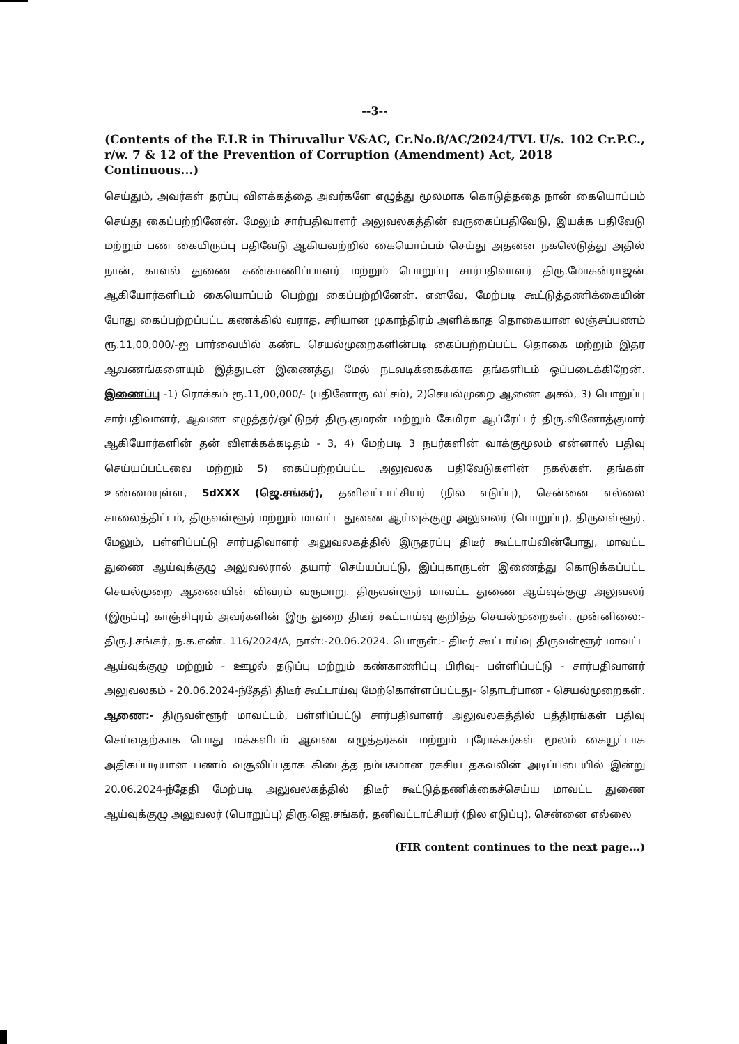--3--
(Contents of the F.I.R in Thiruvallur V&AC, Cr.No.8/AC/2024/TVL U/s. 102 Cr.P.C., r/w. 7 & 12 of the Prevention of Corruption (Amendment) Act, 2018 Continuous...)
செய்தும், அவர்கள் தரப்பு விளக்கத்தை அவர்களே எழுத்து மூலமாக கொடுத்ததை நான் கையொப்பம் செய்து கைப்பற்றினேன். மேலும் சார்பதிவாளர் அலுவலகத்தின் வருகைப்பதிவேடு, இயக்க பதிவேடு மற்றும் பண கையிருப்பு பதிவேடு ஆகியவற்றில் கையொப்பம் செய்து அதனை நகலெடுத்து அதில் நான், காவல் துணை கண்காணிப்பாளர் மற்றும் பொறுப்பு சார்பதிவாளர் திரு.மோகன்ராஜன் ஆகியோர்களிடம் கையொப்பம் பெற்று கைப்பற்றினேன். எனவே, மேற்படி கூட்டுத்தணிக்கையின் போது கைப்பற்றப்பட்ட கணக்கில் வராத, சரியான முகாந்திரம் அளிக்காத தொகையான லஞ்சப்பணம் ரூ.11,00,000/-ஐ பார்வையில் கண்ட செயல்முறைகளின்படி கைப்பற்றப்பட்ட தொகை மற்றும் இதர ஆவணங்களையும் இத்துடன் இணைத்து மேல் நடவடிக்கைக்காக தங்களிடம் ஒப்படைக்கிறேன். இணைப்பு -1) ரொக்கம் ரூ.11,00,000/- (பதினோரு லட்சம்), 2)செயல்முறை ஆணை அசல், 3) பொறுப்பு சார்பதிவாளர், ஆவண எழுத்தர்/ஒட்டுநர் திரு.குமரன் மற்றும் கேமிரா ஆப்ரேட்டர் திரு.வினோத்குமார் ஆகியோர்களின் தன் விளக்கக்கடிதம் - 3, 4) மேற்படி 3 நபர்களின் வாக்குமூலம் என்னால் பதிவு செய்யப்பட்டவை மற்றும் 5) கைப்பற்றப்பட்ட அலுவலக பதிவேடுகளின் நகல்கள். தங்கள் உண்மையுள்ள, SdXXX (ஜெ.சங்கர்), தனிவட்டாட்சியர் (நில எடுப்பு), சென்னை எல்லை சாலைத்திட்டம், திருவள்ளூர் மற்றும் மாவட்ட துணை ஆய்வுக்குழு அலுவலர் (பொறுப்பு), திருவள்ளூர். மேலும், பள்ளிப்பட்டு சார்பதிவாளர் அலுவலகத்தில் இருதரப்பு திடீர் கூட்டாய்வின்போது, மாவட்ட துணை ஆய்வுக்குழு அலுவலரால் தயார் செய்யப்பட்டு, இப்புகாருடன் இணைத்து கொடுக்கப்பட்ட செயல்முறை ஆணையின் விவரம் வருமாறு. திருவள்ளூர் மாவட்ட துணை ஆய்வுக்குழு அலுவலர் (இருப்பு) காஞ்சிபுரம் அவர்களின் இரு துறை திடீர் கூட்டாய்வு குறித்த செயல்முறைகள். முன்னிலை:-திரு.J.சங்கர், ந.க.எண். 116/2024/A, நாள்:-20.06.2024. பொருள்:- திடீர் கூட்டாய்வு திருவள்ளூர் மாவட்ட ஆய்வுக்குழு மற்றும் - ஊழல் தடுப்பு மற்றும் கண்காணிப்பு பிரிவு- பள்ளிப்பட்டு - சார்பதிவாளர் அலுவலகம் - 20.06.2024-ந்தேதி திடீர் கூட்டாய்வு மேற்கொள்ளப்பட்டது- தொடர்பான - செயல்முறைகள். ஆணை:- திருவள்ளூர் மாவட்டம், பள்ளிப்பட்டு சார்பதிவாளர் அலுவலகத்தில் பத்திரங்கள் பதிவு செய்வதற்காக பொது மக்களிடம் ஆவண எழுத்தர்கள் மற்றும் புரோக்கர்கள் மூலம் கையூட்டாக அதிகப்படியான பணம் வசூலிப்பதாக கிடைத்த நம்பகமான ரகசிய தகவலின் அடிப்படையில் இன்று 20.06.2024-ந்தேதி மேற்படி அலுவலகத்தில் திடீர் கூட்டுத்தணிக்கைச்செய்ய மாவட்ட துணை ஆய்வுக்குழு அலுவலர் (பொறுப்பு) திரு.ஜெ.சங்கர், தனிவட்டாட்சியர் (நில எடுப்பு), சென்னை எல்லை
(FIR content continues to the next page...)